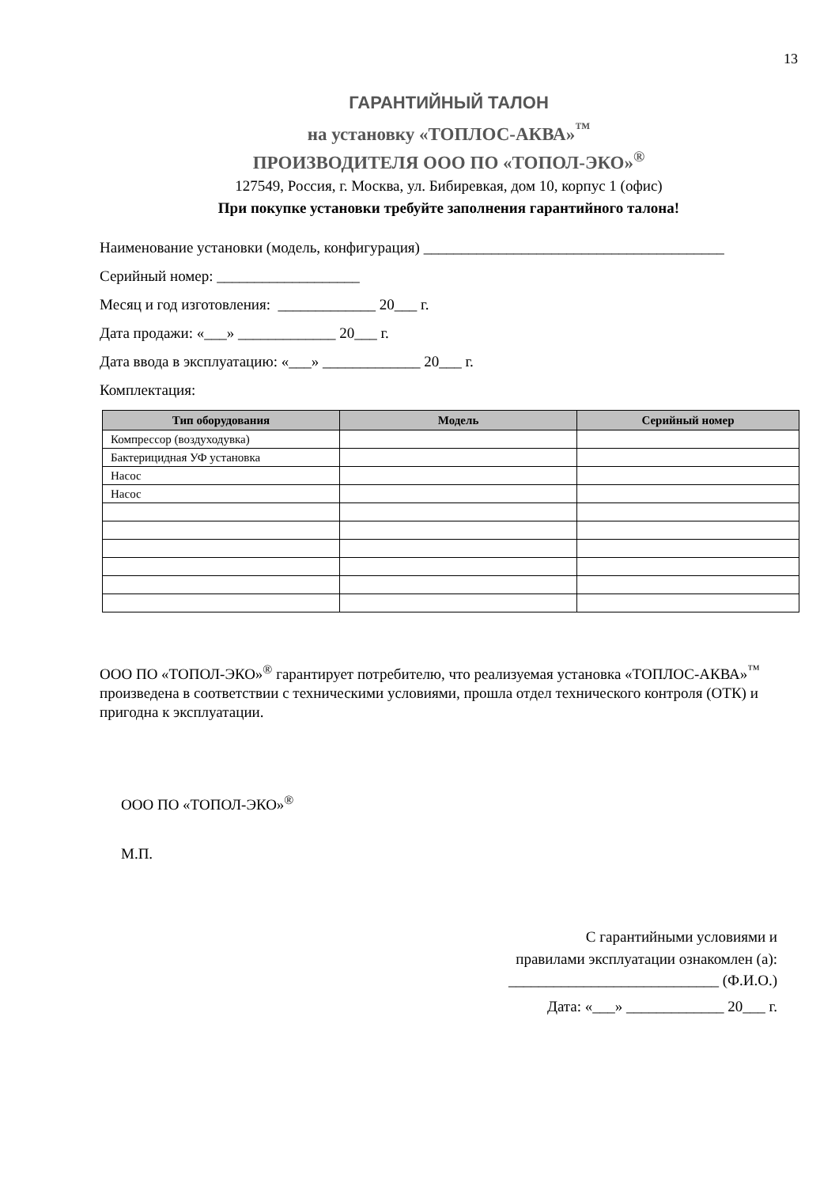13
ГАРАНТИЙНЫЙ ТАЛОН
на установку «ТОПЛОС-АКВА»<sup>™</sup>
ПРОИЗВОДИТЕЛЯ ООО ПО «ТОПОЛ-ЭКО»<sup>®</sup>
127549, Россия, г. Москва, ул. Бибиревкая, дом 10, корпус 1 (офис)
При покупке установки требуйте заполнения гарантийного талона!
Наименование установки (модель, конфигурация) ________________________________________
Серийный номер: ___________________
Месяц и год изготовления: _____________ 20___ г.
Дата продажи: «___» _____________ 20___ г.
Дата ввода в эксплуатацию: «___» _____________ 20___ г.
Комплектация:
| Тип оборудования | Модель | Серийный номер |
| --- | --- | --- |
| Компрессор (воздуходувка) | | |
| Бактерицидная УФ установка | | |
| Насос | | |
| Насос | | |
ООО ПО «ТОПОЛ-ЭКО»<sup>®</sup> гарантирует потребителю, что реализуемая установка «ТОПЛОС-АКВА»<sup>™</sup> произведена в соответствии с техническими условиями, прошла отдел технического контроля (ОТК) и пригодна к эксплуатации.
ООО ПО «ТОПОЛ-ЭКО»<sup>®</sup>
М.П.
С гарантийными условиями и
правилами эксплуатации ознакомлен (а):
____________________________ (Ф.И.О.)
Дата: «___» _____________ 20___ г.